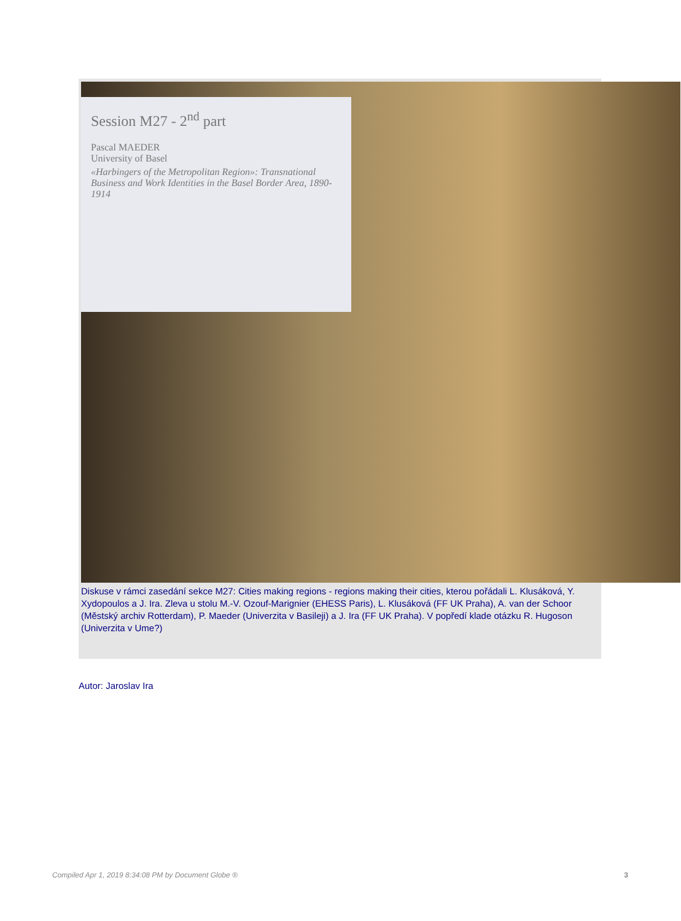Session M27 - 2<sup>nd</sup> part
Pascal MAEDER
University of Basel
«Harbingers of the Metropolitan Region»: Transnational Business and Work Identities in the Basel Border Area, 1890-1914
Diskuse v rámci zasedání sekce M27: Cities making regions - regions making their cities, kterou pořádali L. Klusáková, Y. Xydopoulos a J. Ira. Zleva u stolu M.-V. Ozouf-Marignier (EHESS Paris), L. Klusáková (FF UK Praha), A. van der Schoor (Městský archiv Rotterdam), P. Maeder (Univerzita v Basileji) a J. Ira (FF UK Praha). V popředí klade otázku R. Hugoson (Univerzita v Ume?)
Autor: Jaroslav Ira
Compiled Apr 1, 2019 8:34:08 PM by Document Globe ® 3